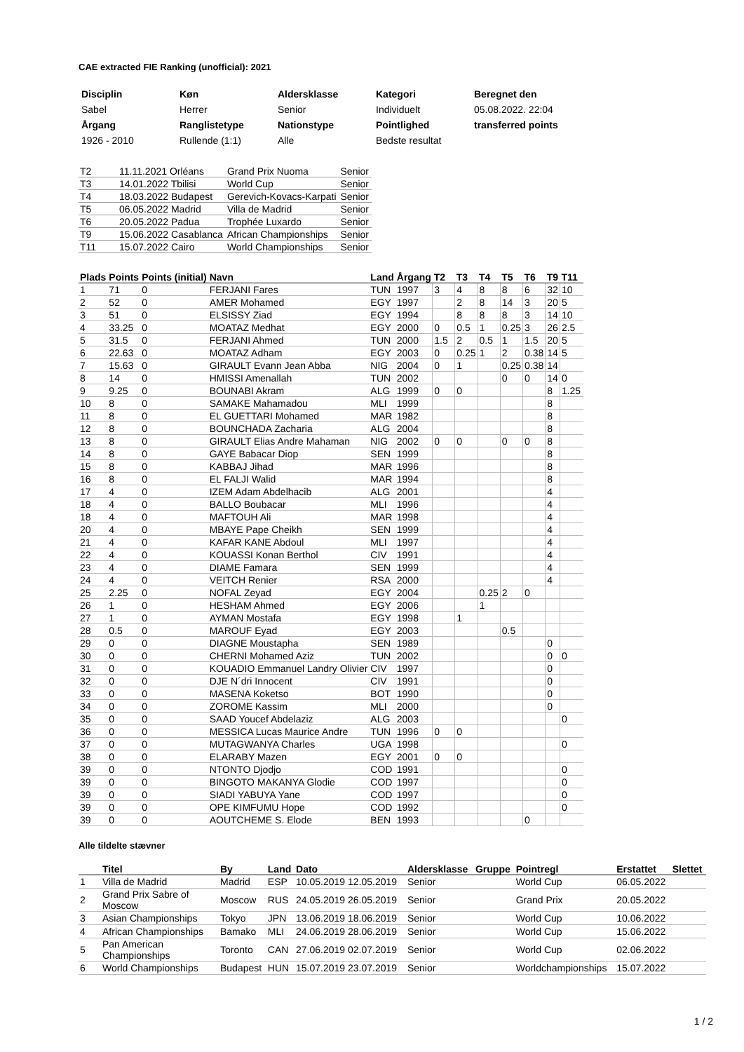CAE extracted FIE Ranking (unofficial): 2021
| Disciplin | Køn | Aldersklasse | Kategori | Beregnet den |
| Sabel | Herrer | Senior | Individuelt | 05.08.2022. 22:04 |
| Årgang | Ranglistetype | Nationstype | Pointlighed | transferred points |
| 1926 - 2010 | Rullende (1:1) | Alle | Bedste resultat | |
| T2 | 11.11.2021 Orléans | Grand Prix Nuoma | Senior |
| T3 | 14.01.2022 Tbilisi | World Cup | Senior |
| T4 | 18.03.2022 Budapest | Gerevich-Kovacs-Karpati | Senior |
| T5 | 06.05.2022 Madrid | Villa de Madrid | Senior |
| T6 | 20.05.2022 Padua | Trophée Luxardo | Senior |
| T9 | 15.06.2022 Casablanca | African Championships | Senior |
| T11 | 15.07.2022 Cairo | World Championships | Senior |
| Plads | Points | Points (initial) | Navn | Land | Årgang | T2 | T3 | T4 | T5 | T6 | T9 | T11 |
| --- | --- | --- | --- | --- | --- | --- | --- | --- | --- | --- | --- | --- |
| 1 | 71 | 0 | FERJANI Fares | TUN | 1997 | 3 | 4 | 8 | 8 | 6 | 32 | 10 |
| 2 | 52 | 0 | AMER Mohamed | EGY | 1997 | | 2 | 8 | 14 | 3 | 20 | 5 |
| 3 | 51 | 0 | ELSISSY Ziad | EGY | 1994 | | 8 | 8 | 8 | 3 | 14 | 10 |
| 4 | 33.25 | 0 | MOATAZ Medhat | EGY | 2000 | 0 | 0.5 | 1 | 0.25 | 3 | 26 | 2.5 |
| 5 | 31.5 | 0 | FERJANI Ahmed | TUN | 2000 | 1.5 | 2 | 0.5 | 1 | 1.5 | 20 | 5 |
| 6 | 22.63 | 0 | MOATAZ Adham | EGY | 2003 | 0 | 0.25 | 1 | 2 | 0.38 | 14 | 5 |
| 7 | 15.63 | 0 | GIRAULT Evann Jean Abba | NIG | 2004 | 0 | 1 | | 0.25 | 0.38 | 14 | |
| 8 | 14 | 0 | HMISSI Amenallah | TUN | 2002 | | | | 0 | 0 | 14 | 0 |
| 9 | 9.25 | 0 | BOUNABI Akram | ALG | 1999 | 0 | 0 | | | | 8 | 1.25 |
| 10 | 8 | 0 | SAMAKE Mahamadou | MLI | 1999 | | | | | | 8 | |
| 11 | 8 | 0 | EL GUETTARI Mohamed | MAR | 1982 | | | | | | 8 | |
| 12 | 8 | 0 | BOUNCHADA Zacharia | ALG | 2004 | | | | | | 8 | |
| 13 | 8 | 0 | GIRAULT Elias Andre Mahaman | NIG | 2002 | 0 | 0 | | 0 | 0 | 8 | |
| 14 | 8 | 0 | GAYE Babacar Diop | SEN | 1999 | | | | | | 8 | |
| 15 | 8 | 0 | KABBAJ Jihad | MAR | 1996 | | | | | | 8 | |
| 16 | 8 | 0 | EL FALJI Walid | MAR | 1994 | | | | | | 8 | |
| 17 | 4 | 0 | IZEM Adam Abdelhacib | ALG | 2001 | | | | | | 4 | |
| 18 | 4 | 0 | BALLO Boubacar | MLI | 1996 | | | | | | 4 | |
| 18 | 4 | 0 | MAFTOUH Ali | MAR | 1998 | | | | | | 4 | |
| 20 | 4 | 0 | MBAYE Pape Cheikh | SEN | 1999 | | | | | | 4 | |
| 21 | 4 | 0 | KAFAR KANE Abdoul | MLI | 1997 | | | | | | 4 | |
| 22 | 4 | 0 | KOUASSI Konan Berthol | CIV | 1991 | | | | | | 4 | |
| 23 | 4 | 0 | DIAME Famara | SEN | 1999 | | | | | | 4 | |
| 24 | 4 | 0 | VEITCH Renier | RSA | 2000 | | | | | | 4 | |
| 25 | 2.25 | 0 | NOFAL Zeyad | EGY | 2004 | | | 0.25 | 2 | 0 | | |
| 26 | 1 | 0 | HESHAM Ahmed | EGY | 2006 | | | 1 | | | | |
| 27 | 1 | 0 | AYMAN Mostafa | EGY | 1998 | | 1 | | | | | |
| 28 | 0.5 | 0 | MAROUF Eyad | EGY | 2003 | | | | 0.5 | | | |
| 29 | 0 | 0 | DIAGNE Moustapha | SEN | 1989 | | | | | | 0 | |
| 30 | 0 | 0 | CHERNI Mohamed Aziz | TUN | 2002 | | | | | | 0 | 0 |
| 31 | 0 | 0 | KOUADIO Emmanuel Landry Olivier | CIV | 1997 | | | | | | 0 | |
| 32 | 0 | 0 | DJE N´dri Innocent | CIV | 1991 | | | | | | 0 | |
| 33 | 0 | 0 | MASENA Koketso | BOT | 1990 | | | | | | 0 | |
| 34 | 0 | 0 | ZOROME Kassim | MLI | 2000 | | | | | | 0 | |
| 35 | 0 | 0 | SAAD Youcef Abdelaziz | ALG | 2003 | | | | | | | 0 |
| 36 | 0 | 0 | MESSICA Lucas Maurice Andre | TUN | 1996 | 0 | 0 | | | | | |
| 37 | 0 | 0 | MUTAGWANYA Charles | UGA | 1998 | | | | | | | 0 |
| 38 | 0 | 0 | ELARABY Mazen | EGY | 2001 | 0 | 0 | | | | | |
| 39 | 0 | 0 | NTONTO Djodjo | COD | 1991 | | | | | | | 0 |
| 39 | 0 | 0 | BINGOTO MAKANYA Glodie | COD | 1997 | | | | | | | 0 |
| 39 | 0 | 0 | SIADI YABUYA Yane | COD | 1997 | | | | | | | 0 |
| 39 | 0 | 0 | OPE KIMFUMU Hope | COD | 1992 | | | | | | | 0 |
| 39 | 0 | 0 | AOUTCHEME S. Elode | BEN | 1993 | | | | | 0 | | |
Alle tildelte stævner
| | Titel | By | Land | Dato | Aldersklasse | Gruppe | Pointregl | Erstattet | Slettet |
| --- | --- | --- | --- | --- | --- | --- | --- | --- | --- |
| 1 | Villa de Madrid | Madrid | ESP | 10.05.2019 12.05.2019 | Senior | | World Cup | 06.05.2022 | |
| 2 | Grand Prix Sabre of Moscow | Moscow | RUS | 24.05.2019 26.05.2019 | Senior | | Grand Prix | 20.05.2022 | |
| 3 | Asian Championships | Tokyo | JPN | 13.06.2019 18.06.2019 | Senior | | World Cup | 10.06.2022 | |
| 4 | African Championships | Bamako | MLI | 24.06.2019 28.06.2019 | Senior | | World Cup | 15.06.2022 | |
| 5 | Pan American Championships | Toronto | CAN | 27.06.2019 02.07.2019 | Senior | | World Cup | 02.06.2022 | |
| 6 | World Championships | Budapest | HUN | 15.07.2019 23.07.2019 | Senior | | Worldchampionships | 15.07.2022 | |
1 / 2